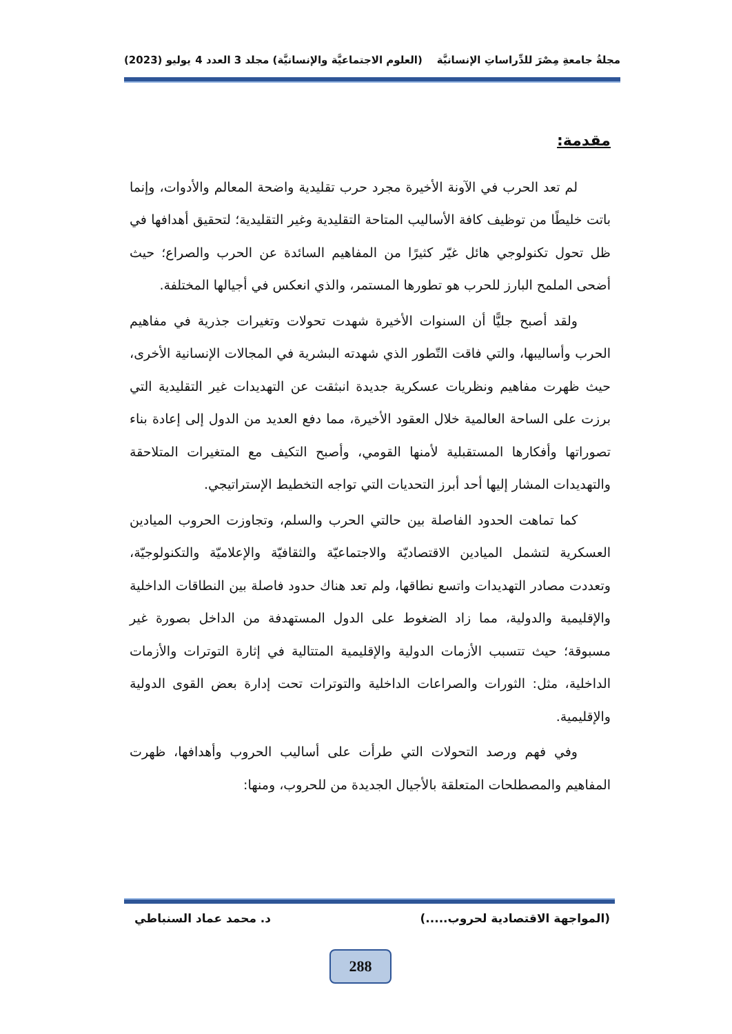مجلةُ جامعةِ مِصْرَ للدِّراساتِ الإنسانيَّة (العلوم الاجتماعيَّة والإنسانيَّة) مجلد 3 العدد 4 يوليو (2023)
مقدمة:
لم تعد الحرب في الآونة الأخيرة مجرد حرب تقليدية واضحة المعالم والأدوات، وإنما باتت خليطًا من توظيف كافة الأساليب المتاحة التقليدية وغير التقليدية؛ لتحقيق أهدافها في ظل تحول تكنولوجي هائل غيّر كثيرًا من المفاهيم السائدة عن الحرب والصراع؛ حيث أضحى الملمح البارز للحرب هو تطورها المستمر، والذي انعكس في أجيالها المختلفة.
ولقد أصبح جليًّا أن السنوات الأخيرة شهدت تحولات وتغيرات جذرية في مفاهيم الحرب وأساليبها، والتي فاقت التّطور الذي شهدته البشرية في المجالات الإنسانية الأخرى، حيث ظهرت مفاهيم ونظريات عسكرية جديدة انبثقت عن التهديدات غير التقليدية التي برزت على الساحة العالمية خلال العقود الأخيرة، مما دفع العديد من الدول إلى إعادة بناء تصوراتها وأفكارها المستقبلية لأمنها القومي، وأصبح التكيف مع المتغيرات المتلاحقة والتهديدات المشار إليها أحد أبرز التحديات التي تواجه التخطيط الإستراتيجي.
كما تماهت الحدود الفاصلة بين حالتي الحرب والسلم، وتجاوزت الحروب الميادين العسكرية لتشمل الميادين الاقتصاديّة والاجتماعيّة والثقافيّة والإعلاميّة والتكنولوجيّة، وتعددت مصادر التهديدات واتسع نطاقها، ولم تعد هناك حدود فاصلة بين النطاقات الداخلية والإقليمية والدولية، مما زاد الضغوط على الدول المستهدفة من الداخل بصورة غير مسبوقة؛ حيث تتسبب الأزمات الدولية والإقليمية المتتالية في إثارة التوترات والأزمات الداخلية، مثل: الثورات والصراعات الداخلية والتوترات تحت إدارة بعض القوى الدولية والإقليمية.
وفي فهم ورصد التحولات التي طرأت على أساليب الحروب وأهدافها، ظهرت المفاهيم والمصطلحات المتعلقة بالأجيال الجديدة من للحروب، ومنها:
(المواجهة الاقتصادية لحروب.....) د. محمد عماد السنباطي
288